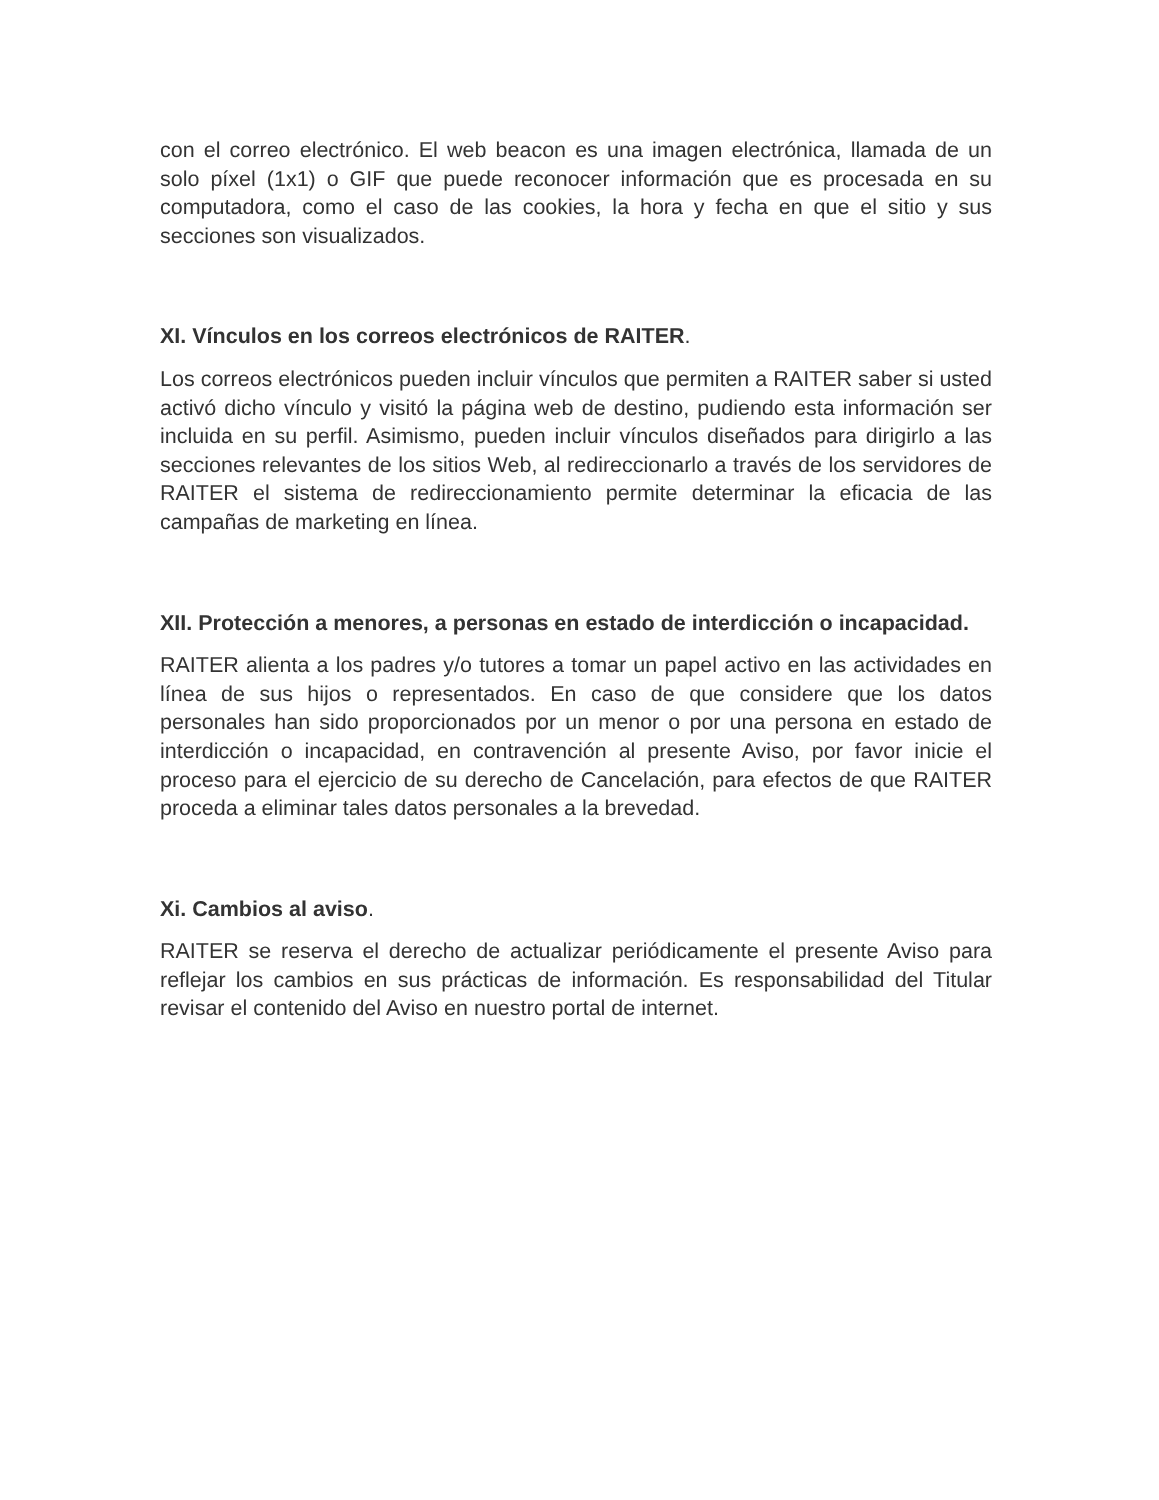con el correo electrónico. El web beacon es una imagen electrónica, llamada de un solo píxel (1x1) o GIF que puede reconocer información que es procesada en su computadora, como el caso de las cookies, la hora y fecha en que el sitio y sus secciones son visualizados.
XI. Vínculos en los correos electrónicos de RAITER.
Los correos electrónicos pueden incluir vínculos que permiten a RAITER saber si usted activó dicho vínculo y visitó la página web de destino, pudiendo esta información ser incluida en su perfil. Asimismo, pueden incluir vínculos diseñados para dirigirlo a las secciones relevantes de los sitios Web, al redireccionarlo a través de los servidores de RAITER el sistema de redireccionamiento permite determinar la eficacia de las campañas de marketing en línea.
XII. Protección a menores, a personas en estado de interdicción o incapacidad.
RAITER alienta a los padres y/o tutores a tomar un papel activo en las actividades en línea de sus hijos o representados. En caso de que considere que los datos personales han sido proporcionados por un menor o por una persona en estado de interdicción o incapacidad, en contravención al presente Aviso, por favor inicie el proceso para el ejercicio de su derecho de Cancelación, para efectos de que RAITER proceda a eliminar tales datos personales a la brevedad.
Xi. Cambios al aviso.
RAITER se reserva el derecho de actualizar periódicamente el presente Aviso para reflejar los cambios en sus prácticas de información. Es responsabilidad del Titular revisar el contenido del Aviso en nuestro portal de internet.